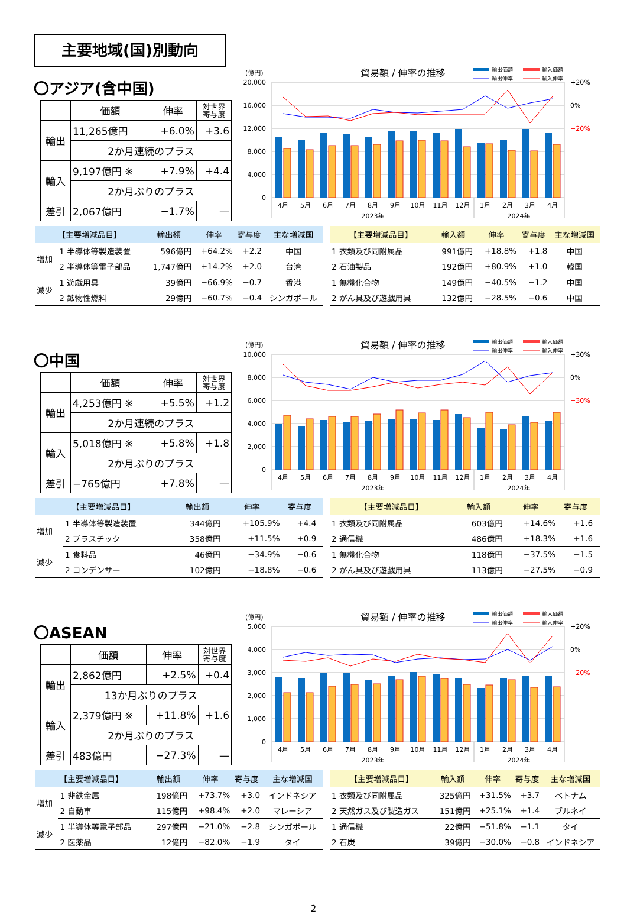主要地域(国)別動向
〇アジア(含中国)
| | 価額 | 伸率 | 対世界 寄与度 |
| --- | --- | --- | --- |
| 輸出 | 11,265億円 | +6.0% | +3.6 |
| | 2か月連続のプラス | | |
| 輸入 | 9,197億円 ※ | +7.9% | +4.4 |
| | 2か月ぶりのプラス | | |
| 差引 | 2,067億円 | −1.7% | — |
(億円)
貿易額 / 伸率の推移
輸出価額
輸入価額
輸出伸率
輸入伸率
20,000
16,000
12,000
8,000
4,000
0
+20%
0%
−20%
4月
5月
6月
7月
8月
9月
10月
11月
12月
1月
2月
3月
4月
2023年
2024年
| 【主要増減品目】 | | 輸出額 | 伸率 | 寄与度 | 主な増減国 |
| --- | --- | --- | --- | --- | --- |
| 増加 | 1 半導体等製造装置 | 596億円 | +64.2% | +2.2 | 中国 |
| | 2 半導体等電子部品 | 1,747億円 | +14.2% | +2.0 | 台湾 |
| 減少 | 1 遊戯用具 | 39億円 | −66.9% | −0.7 | 香港 |
| | 2 鉱物性燃料 | 29億円 | −60.7% | −0.4 | シンガポール |
| 【主要増減品目】 | 輸入額 | 伸率 | 寄与度 | 主な増減国 |
| --- | --- | --- | --- | --- |
| 1 衣類及び同附属品 | 991億円 | +18.8% | +1.8 | 中国 |
| 2 石油製品 | 192億円 | +80.9% | +1.0 | 韓国 |
| 1 無機化合物 | 149億円 | −40.5% | −1.2 | 中国 |
| 2 がん具及び遊戯用具 | 132億円 | −28.5% | −0.6 | 中国 |
〇中国
| | 価額 | 伸率 | 対世界 寄与度 |
| --- | --- | --- | --- |
| 輸出 | 4,253億円 ※ | +5.5% | +1.2 |
| | 2か月連続のプラス | | |
| 輸入 | 5,018億円 ※ | +5.8% | +1.8 |
| | 2か月ぶりのプラス | | |
| 差引 | −765億円 | +7.8% | — |
(億円)
貿易額 / 伸率の推移
輸出価額
輸入価額
輸出伸率
輸入伸率
10,000
8,000
6,000
4,000
2,000
0
+30%
0%
−30%
4月
5月
6月
7月
8月
9月
10月
11月
12月
1月
2月
3月
4月
2023年
2024年
| 【主要増減品目】 | | 輸出額 | 伸率 | 寄与度 | |
| --- | --- | --- | --- | --- | --- |
| 増加 | 1 半導体等製造装置 | 344億円 | +105.9% | +4.4 | |
| | 2 プラスチック | 358億円 | +11.5% | +0.9 | |
| 減少 | 1 食料品 | 46億円 | −34.9% | −0.6 | |
| | 2 コンデンサー | 102億円 | −18.8% | −0.6 | |
| 【主要増減品目】 | 輸入額 | 伸率 | 寄与度 | |
| --- | --- | --- | --- | --- |
| 1 衣類及び同附属品 | 603億円 | +14.6% | +1.6 | |
| 2 通信機 | 486億円 | +18.3% | +1.6 | |
| 1 無機化合物 | 118億円 | −37.5% | −1.5 | |
| 2 がん具及び遊戯用具 | 113億円 | −27.5% | −0.9 | |
〇ASEAN
| | 価額 | 伸率 | 対世界 寄与度 |
| --- | --- | --- | --- |
| 輸出 | 2,862億円 | +2.5% | +0.4 |
| | 13か月ぶりのプラス | | |
| 輸入 | 2,379億円 ※ | +11.8% | +1.6 |
| | 2か月ぶりのプラス | | |
| 差引 | 483億円 | −27.3% | — |
(億円)
貿易額 / 伸率の推移
輸出価額
輸入価額
輸出伸率
輸入伸率
5,000
4,000
3,000
2,000
1,000
0
+20%
0%
−20%
4月
5月
6月
7月
8月
9月
10月
11月
12月
1月
2月
3月
4月
2023年
2024年
| 【主要増減品目】 | | 輸出額 | 伸率 | 寄与度 | 主な増減国 |
| --- | --- | --- | --- | --- | --- |
| 増加 | 1 非鉄金属 | 198億円 | +73.7% | +3.0 | インドネシア |
| | 2 自動車 | 115億円 | +98.4% | +2.0 | マレーシア |
| 減少 | 1 半導体等電子部品 | 297億円 | −21.0% | −2.8 | シンガポール |
| | 2 医薬品 | 12億円 | −82.0% | −1.9 | タイ |
| 【主要増減品目】 | 輸入額 | 伸率 | 寄与度 | 主な増減国 |
| --- | --- | --- | --- | --- |
| 1 衣類及び同附属品 | 325億円 | +31.5% | +3.7 | ベトナム |
| 2 天然ガス及び製造ガス | 151億円 | +25.1% | +1.4 | ブルネイ |
| 1 通信機 | 22億円 | −51.8% | −1.1 | タイ |
| 2 石炭 | 39億円 | −30.0% | −0.8 | インドネシア |
2